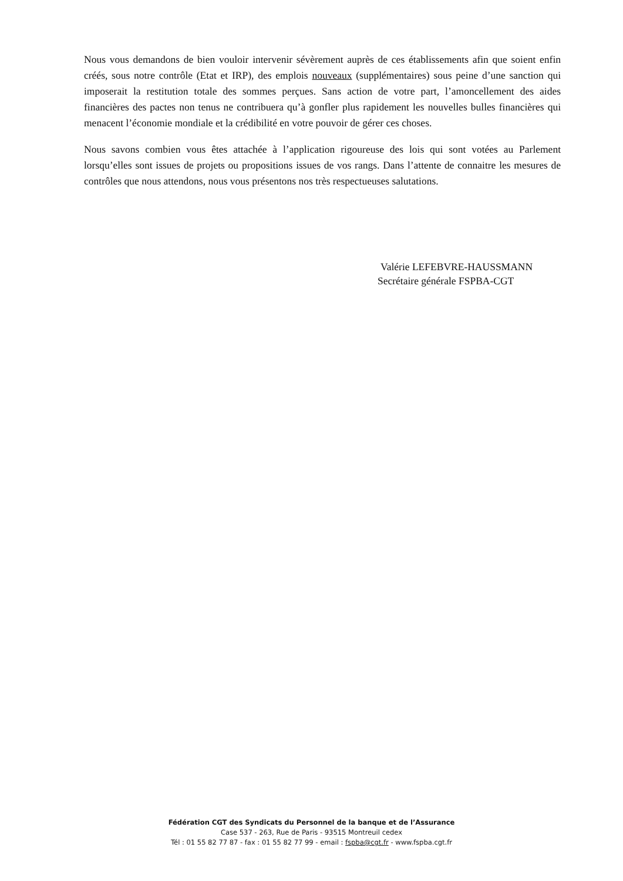Nous vous demandons de bien vouloir intervenir sévèrement auprès de ces établissements afin que soient enfin créés, sous notre contrôle (Etat et IRP), des emplois nouveaux (supplémentaires) sous peine d’une sanction qui imposerait la restitution totale des sommes perçues. Sans action de votre part, l’amoncellement des aides financières des pactes non tenus ne contribuera qu’à gonfler plus rapidement les nouvelles bulles financières qui menacent l’économie mondiale et la crédibilité en votre pouvoir de gérer ces choses.
Nous savons combien vous êtes attachée à l’application rigoureuse des lois qui sont votées au Parlement lorsqu’elles sont issues de projets ou propositions issues de vos rangs. Dans l’attente de connaitre les mesures de contrôles que nous attendons, nous vous présentons nos très respectueuses salutations.
Valérie LEFEBVRE-HAUSSMANN
Secrétaire générale FSPBA-CGT
Fédération CGT des Syndicats du Personnel de la banque et de l’Assurance
Case 537 - 263, Rue de Paris - 93515 Montreuil cedex
Tél : 01 55 82 77 87 - fax : 01 55 82 77 99 - email : fspba@cgt.fr - www.fspba.cgt.fr